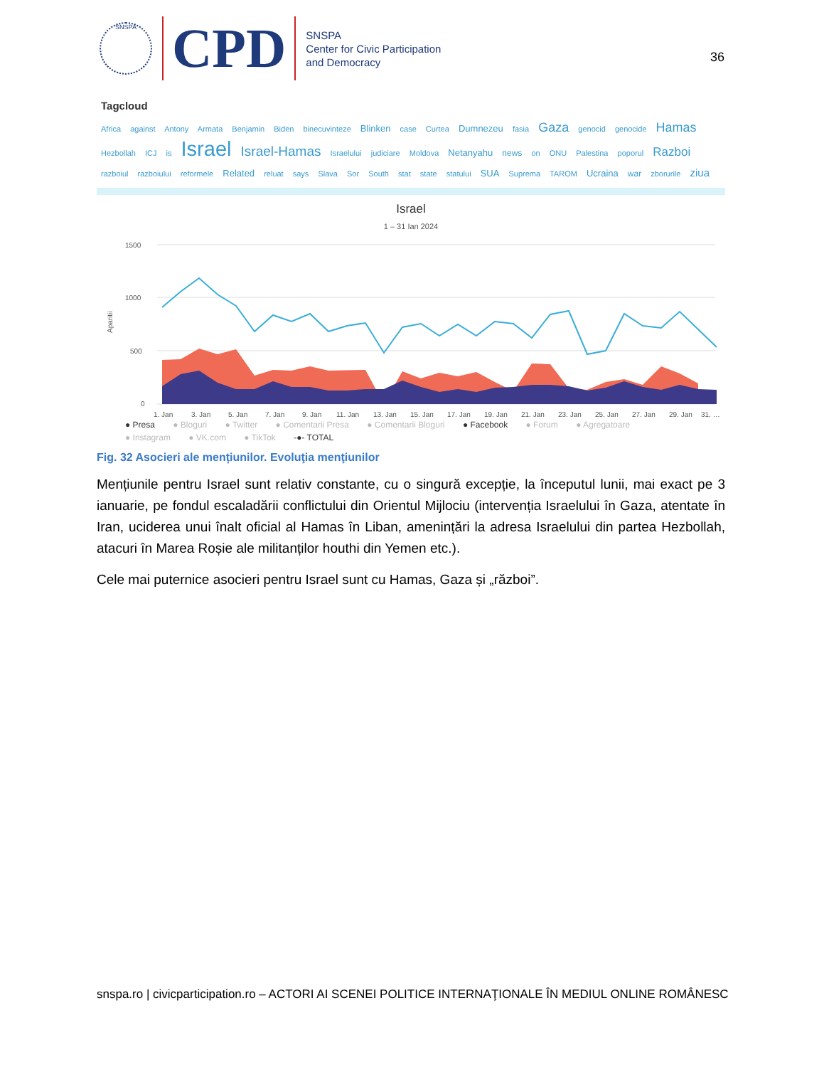SNSPA
CPD
SNSPA
Center for Civic Participation
and Democracy
36
Tagcloud
Africa against Antony Armata Benjamin Biden binecuvinteze Blinken case Curtea Dumnezeu fasia Gaza genocid genocide Hamas
Hezbollah ICJ is Israel Israel-Hamas Israelului judiciare Moldova Netanyahu news on ONU Palestina poporul Razboi
razboiul razboiului reformele Related reluat says Slava Sor South stat state statului SUA Suprema TAROM Ucraina war zborurile ziua
Israel
1 – 31 Ian 2024
1500
1000
500
0
Aparitii
1. Jan
3. Jan
5. Jan
7. Jan
9. Jan
11. Jan
13. Jan
15. Jan
17. Jan
19. Jan
21. Jan
23. Jan
25. Jan
27. Jan
29. Jan
31. …
● Presa ● Bloguri ● Twitter ● Comentarii Presa ● Comentarii Bloguri ● Facebook ● Forum ● Agregatoare
● Instagram ● VK.com ● TikTok -●- TOTAL
Fig. 32 Asocieri ale mențiunilor. Evoluţia menţiunilor
Mențiunile pentru Israel sunt relativ constante, cu o singură excepție, la începutul lunii, mai exact pe 3 ianuarie, pe fondul escaladării conflictului din Orientul Mijlociu (intervenția Israelului în Gaza, atentate în Iran, uciderea unui înalt oficial al Hamas în Liban, amenințări la adresa Israelului din partea Hezbollah, atacuri în Marea Roșie ale militanților houthi din Yemen etc.).
Cele mai puternice asocieri pentru Israel sunt cu Hamas, Gaza și „război”.
snspa.ro | civicparticipation.ro – ACTORI AI SCENEI POLITICE INTERNAŢIONALE ÎN MEDIUL ONLINE ROMÂNESC